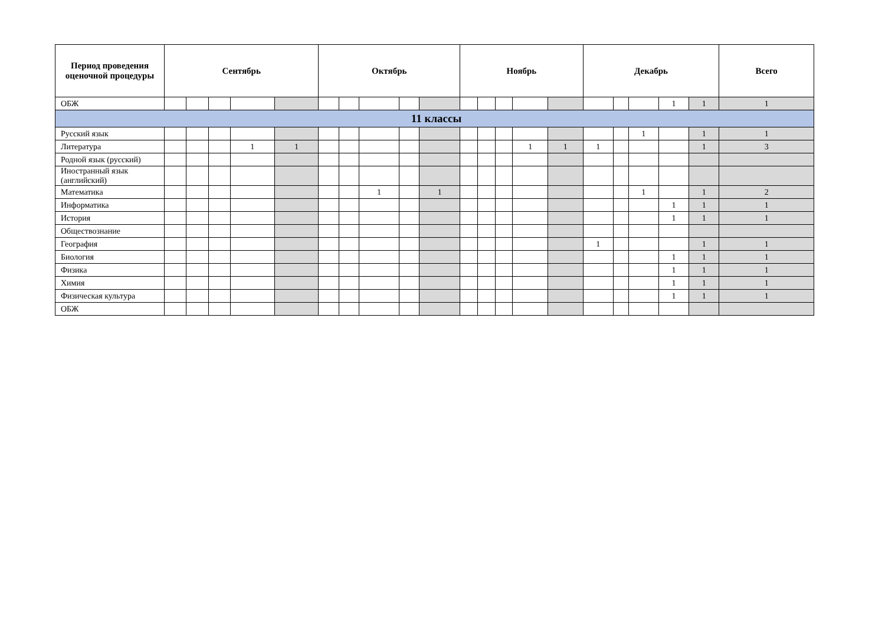| Период проведения оценочной процедуры | Сентябрь | | | | | Октябрь | | | | | Ноябрь | | | | | Декабрь | | | | | Всего |
| --- | --- | --- | --- | --- | --- | --- | --- | --- | --- | --- | --- | --- | --- | --- | --- | --- | --- | --- | --- | --- | --- |
| ОБЖ | | | | | | | | | | | | | | | | | | | 1 | 1 | 1 |
| 11 классы | | | | | | | | | | | | | | | | | | | | | |
| Русский язык | | | | | | | | | | | | | | | | | | 1 | | 1 | 1 |
| Литература | | | | 1 | 1 | | | | | | | | | 1 | 1 | 1 | | | | 1 | 3 |
| Родной язык (русский) | | | | | | | | | | | | | | | | | | | | | |
| Иностранный язык (английский) | | | | | | | | | | | | | | | | | | | | | |
| Математика | | | | | | | | 1 | | 1 | | | | | | | | 1 | | 1 | 2 |
| Информатика | | | | | | | | | | | | | | | | | | | 1 | 1 | 1 |
| История | | | | | | | | | | | | | | | | | | | 1 | 1 | 1 |
| Обществознание | | | | | | | | | | | | | | | | | | | | | |
| География | | | | | | | | | | | | | | | | 1 | | | | 1 | 1 |
| Биология | | | | | | | | | | | | | | | | | | | 1 | 1 | 1 |
| Физика | | | | | | | | | | | | | | | | | | | 1 | 1 | 1 |
| Химия | | | | | | | | | | | | | | | | | | | 1 | 1 | 1 |
| Физическая культура | | | | | | | | | | | | | | | | | | | 1 | 1 | 1 |
| ОБЖ | | | | | | | | | | | | | | | | | | | | | |